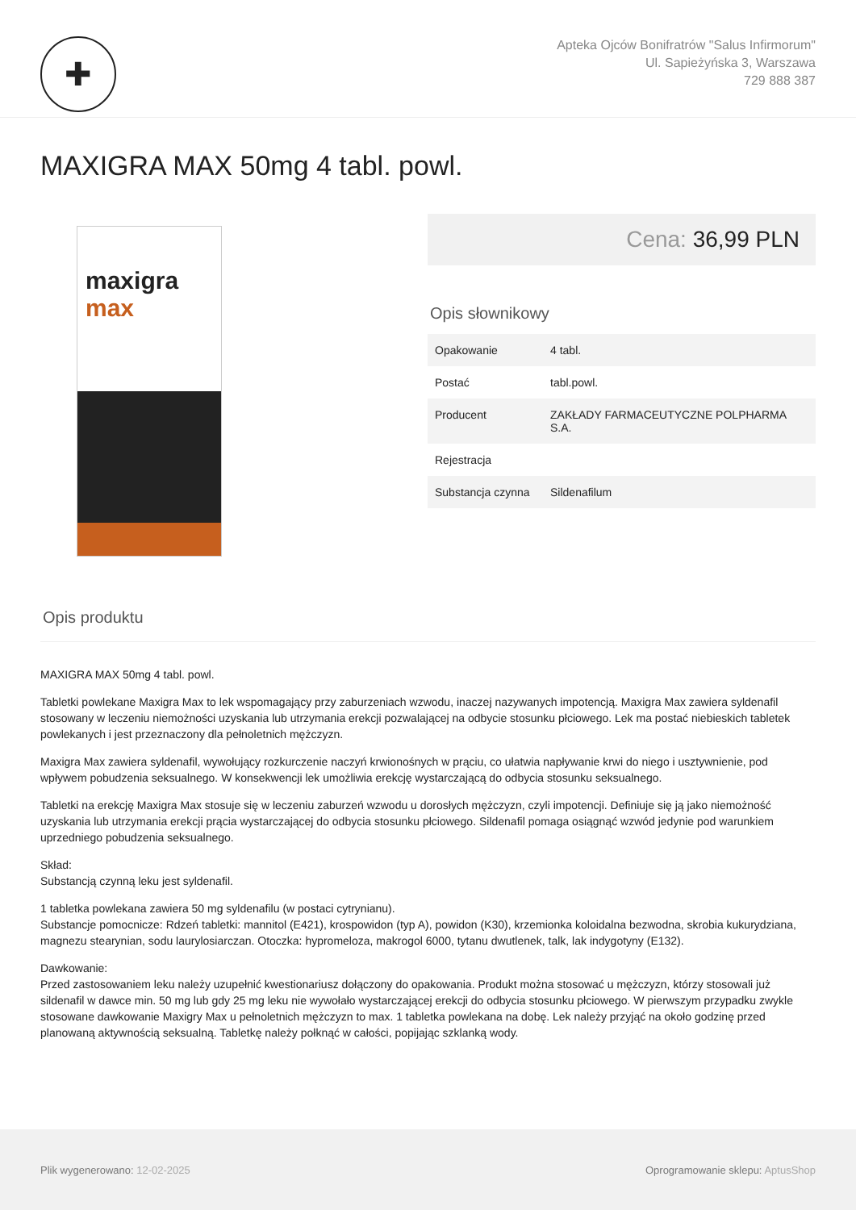✚
Apteka Ojców Bonifratrów "Salus Infirmorum"
Ul. Sapieżyńska 3, Warszawa
729 888 387
MAXIGRA MAX 50mg 4 tabl. powl.
maxigra
max
Cena: 36,99 PLN
Opis słownikowy
| Opakowanie | 4 tabl. |
| Postać | tabl.powl. |
| Producent | ZAKŁADY FARMACEUTYCZNE POLPHARMA S.A. |
| Rejestracja | |
| Substancja czynna | Sildenafilum |
Opis produktu
MAXIGRA MAX 50mg 4 tabl. powl.
Tabletki powlekane Maxigra Max to lek wspomagający przy zaburzeniach wzwodu, inaczej nazywanych impotencją. Maxigra Max zawiera syldenafil stosowany w leczeniu niemożności uzyskania lub utrzymania erekcji pozwalającej na odbycie stosunku płciowego. Lek ma postać niebieskich tabletek powlekanych i jest przeznaczony dla pełnoletnich mężczyzn.
Maxigra Max zawiera syldenafil, wywołujący rozkurczenie naczyń krwionośnych w prąciu, co ułatwia napływanie krwi do niego i usztywnienie, pod wpływem pobudzenia seksualnego. W konsekwencji lek umożliwia erekcję wystarczającą do odbycia stosunku seksualnego.
Tabletki na erekcję Maxigra Max stosuje się w leczeniu zaburzeń wzwodu u dorosłych mężczyzn, czyli impotencji. Definiuje się ją jako niemożność uzyskania lub utrzymania erekcji prącia wystarczającej do odbycia stosunku płciowego. Sildenafil pomaga osiągnąć wzwód jedynie pod warunkiem uprzedniego pobudzenia seksualnego.
Skład:
Substancją czynną leku jest syldenafil.
1 tabletka powlekana zawiera 50 mg syldenafilu (w postaci cytrynianu).
Substancje pomocnicze: Rdzeń tabletki: mannitol (E421), krospowidon (typ A), powidon (K30), krzemionka koloidalna bezwodna, skrobia kukurydziana, magnezu stearynian, sodu laurylosiarczan. Otoczka: hypromeloza, makrogol 6000, tytanu dwutlenek, talk, lak indygotyny (E132).
Dawkowanie:
Przed zastosowaniem leku należy uzupełnić kwestionariusz dołączony do opakowania. Produkt można stosować u mężczyzn, którzy stosowali już sildenafil w dawce min. 50 mg lub gdy 25 mg leku nie wywołało wystarczającej erekcji do odbycia stosunku płciowego. W pierwszym przypadku zwykle stosowane dawkowanie Maxigry Max u pełnoletnich mężczyzn to max. 1 tabletka powlekana na dobę. Lek należy przyjąć na około godzinę przed planowaną aktywnością seksualną. Tabletkę należy połknąć w całości, popijając szklanką wody.
Plik wygenerowano: 12-02-2025
Oprogramowanie sklepu: AptusShop